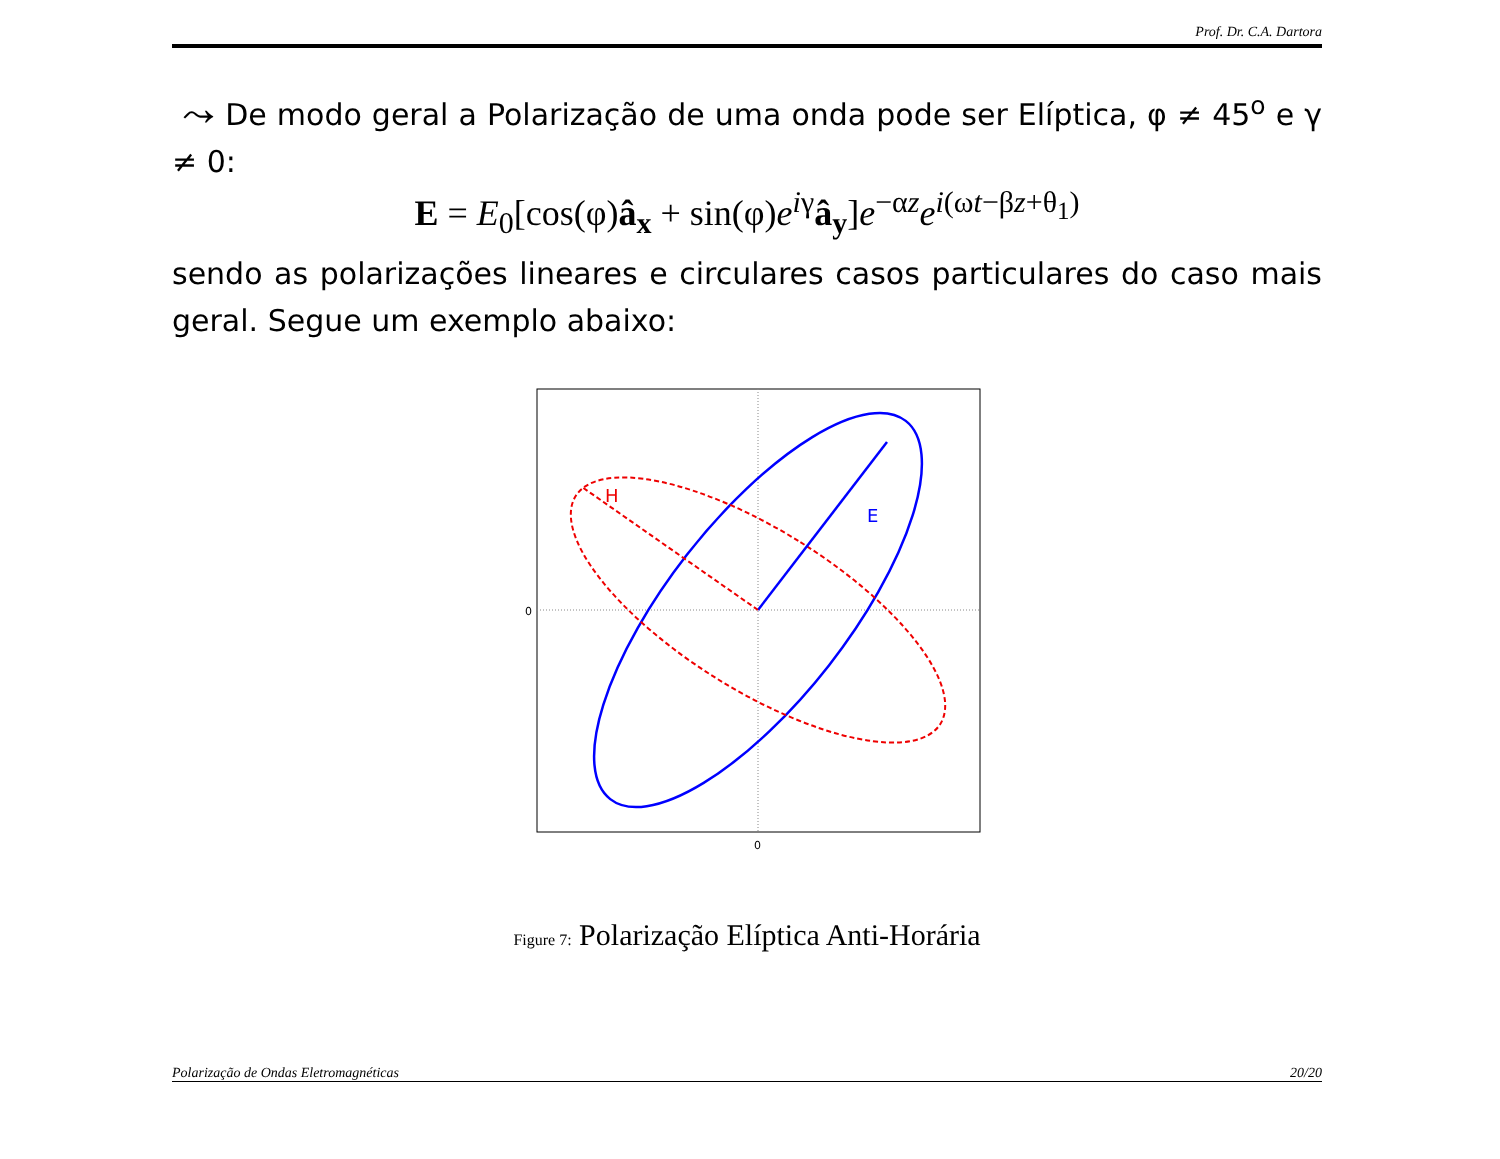Prof. Dr. C.A. Dartora
⤳ De modo geral a Polarização de uma onda pode ser Elíptica, φ ≠ 45<sup>o</sup> e γ ≠ 0:
E = E<sub>0</sub>[cos(φ)â<sub>x</sub> + sin(φ)e<sup>iγ</sup>â<sub>y</sub>]e<sup>−αz</sup>e<sup>i(ωt−βz+θ<sub>1</sub>)</sup>
sendo as polarizações lineares e circulares casos particulares do caso mais geral. Segue um exemplo abaixo:
0
0
H
E
Figure 7: Polarização Elíptica Anti-Horária
Polarização de Ondas Eletromagnéticas 20/20